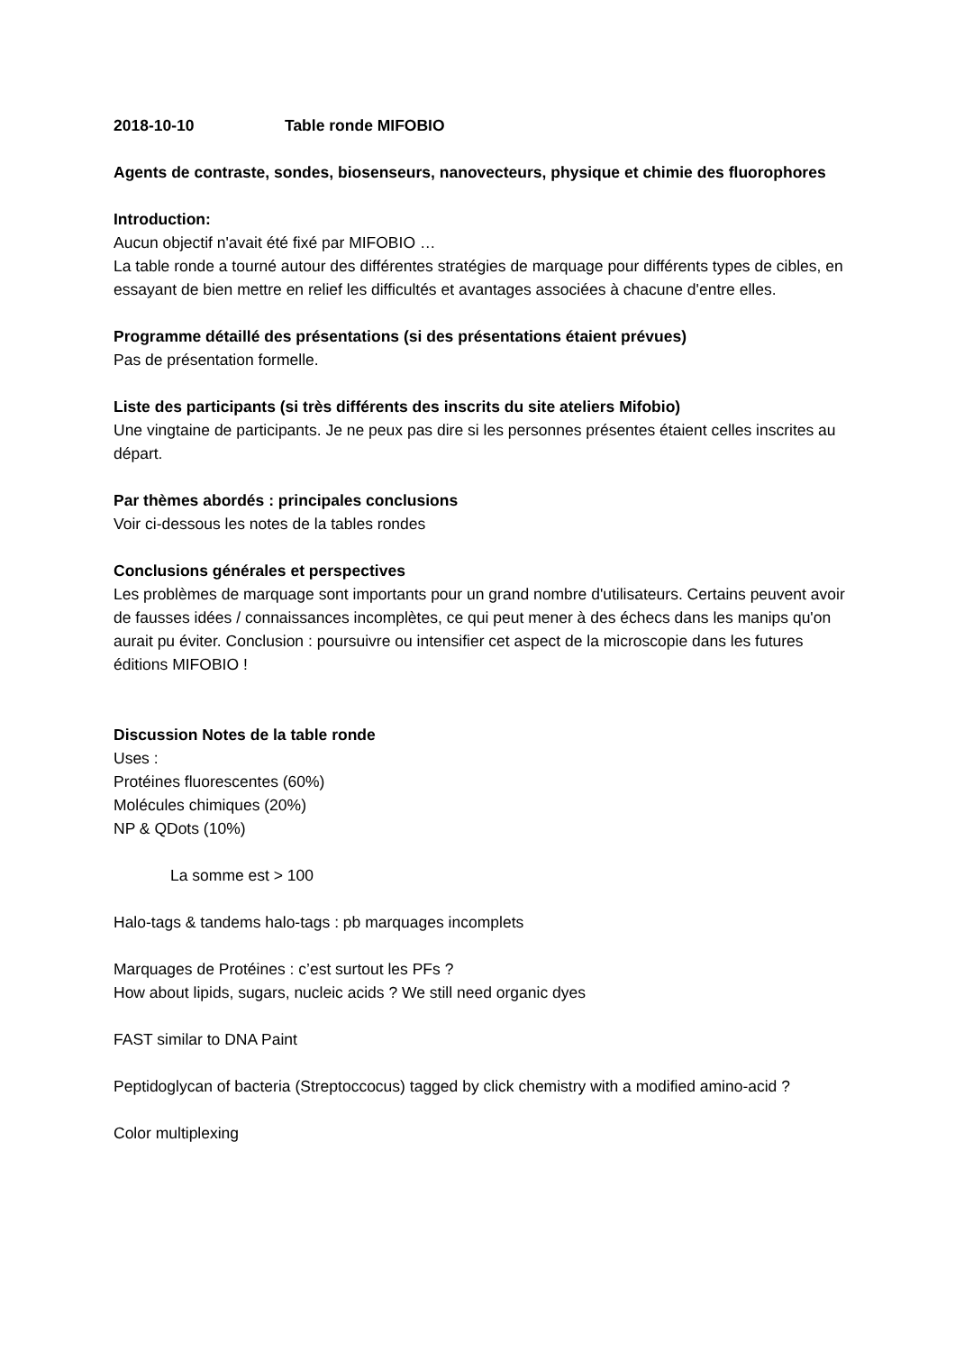2018-10-10 Table ronde MIFOBIO
Agents de contraste, sondes, biosenseurs, nanovecteurs, physique et chimie des fluorophores
Introduction:
Aucun objectif n'avait été fixé par MIFOBIO …
La table ronde a tourné autour des différentes stratégies de marquage pour différents types de cibles, en essayant de bien mettre en relief les difficultés et avantages associées à chacune d'entre elles.
Programme détaillé des présentations (si des présentations étaient prévues)
Pas de présentation formelle.
Liste des participants (si très différents des inscrits du site ateliers Mifobio)
Une vingtaine de participants. Je ne peux pas dire si les personnes présentes étaient celles inscrites au départ.
Par thèmes abordés : principales conclusions
Voir ci-dessous les notes de la tables rondes
Conclusions générales et perspectives
Les problèmes de marquage sont importants pour un grand nombre d'utilisateurs. Certains peuvent avoir de fausses idées / connaissances incomplètes, ce qui peut mener à des échecs dans les manips qu'on aurait pu éviter. Conclusion : poursuivre ou intensifier cet aspect de la microscopie dans les futures éditions MIFOBIO !
Discussion Notes de la table ronde
Uses :
Protéines fluorescentes (60%)
Molécules chimiques (20%)
NP & QDots (10%)
La somme est > 100
Halo-tags & tandems halo-tags : pb marquages incomplets
Marquages de Protéines : c’est surtout les PFs ?
How about lipids, sugars, nucleic acids ? We still need organic dyes
FAST similar to DNA Paint
Peptidoglycan of bacteria (Streptoccocus) tagged by click chemistry with a modified amino-acid ?
Color multiplexing